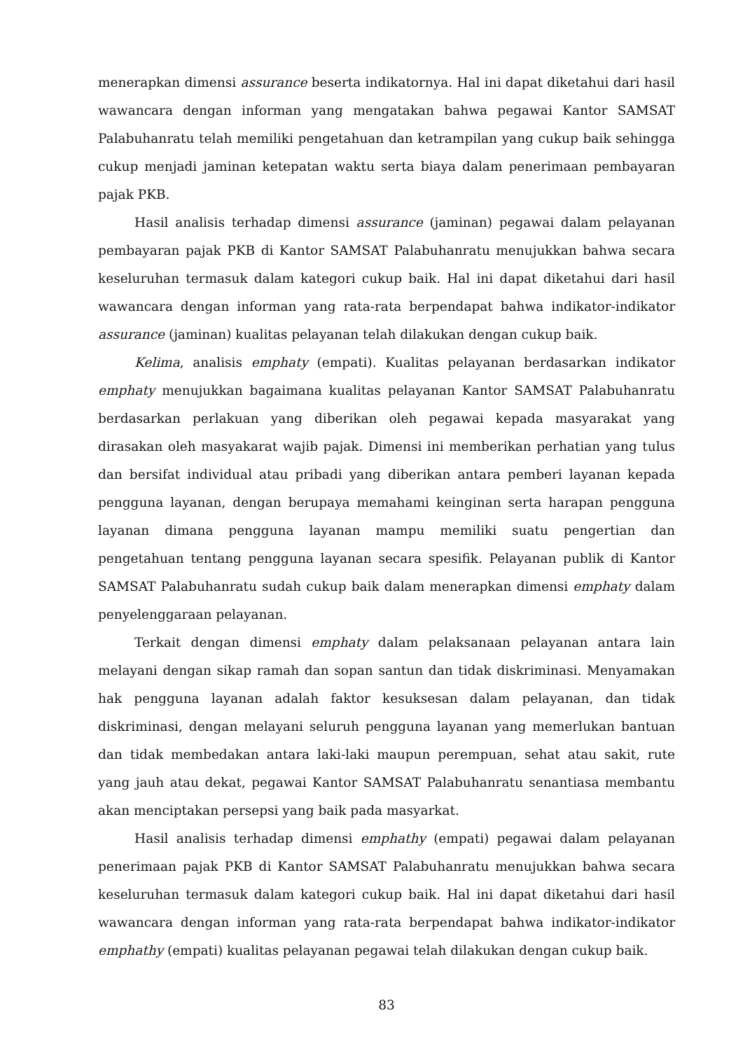menerapkan dimensi assurance beserta indikatornya. Hal ini dapat diketahui dari hasil wawancara dengan informan yang mengatakan bahwa pegawai Kantor SAMSAT Palabuhanratu telah memiliki pengetahuan dan ketrampilan yang cukup baik sehingga cukup menjadi jaminan ketepatan waktu serta biaya dalam penerimaan pembayaran pajak PKB.
Hasil analisis terhadap dimensi assurance (jaminan) pegawai dalam pelayanan pembayaran pajak PKB di Kantor SAMSAT Palabuhanratu menujukkan bahwa secara keseluruhan termasuk dalam kategori cukup baik. Hal ini dapat diketahui dari hasil wawancara dengan informan yang rata-rata berpendapat bahwa indikator-indikator assurance (jaminan) kualitas pelayanan telah dilakukan dengan cukup baik.
Kelima, analisis emphaty (empati). Kualitas pelayanan berdasarkan indikator emphaty menujukkan bagaimana kualitas pelayanan Kantor SAMSAT Palabuhanratu berdasarkan perlakuan yang diberikan oleh pegawai kepada masyarakat yang dirasakan oleh masyakarat wajib pajak. Dimensi ini memberikan perhatian yang tulus dan bersifat individual atau pribadi yang diberikan antara pemberi layanan kepada pengguna layanan, dengan berupaya memahami keinginan serta harapan pengguna layanan dimana pengguna layanan mampu memiliki suatu pengertian dan pengetahuan tentang pengguna layanan secara spesifik. Pelayanan publik di Kantor SAMSAT Palabuhanratu sudah cukup baik dalam menerapkan dimensi emphaty dalam penyelenggaraan pelayanan.
Terkait dengan dimensi emphaty dalam pelaksanaan pelayanan antara lain melayani dengan sikap ramah dan sopan santun dan tidak diskriminasi. Menyamakan hak pengguna layanan adalah faktor kesuksesan dalam pelayanan, dan tidak diskriminasi, dengan melayani seluruh pengguna layanan yang memerlukan bantuan dan tidak membedakan antara laki-laki maupun perempuan, sehat atau sakit, rute yang jauh atau dekat, pegawai Kantor SAMSAT Palabuhanratu senantiasa membantu akan menciptakan persepsi yang baik pada masyarkat.
Hasil analisis terhadap dimensi emphathy (empati) pegawai dalam pelayanan penerimaan pajak PKB di Kantor SAMSAT Palabuhanratu menujukkan bahwa secara keseluruhan termasuk dalam kategori cukup baik. Hal ini dapat diketahui dari hasil wawancara dengan informan yang rata-rata berpendapat bahwa indikator-indikator emphathy (empati) kualitas pelayanan pegawai telah dilakukan dengan cukup baik.
83